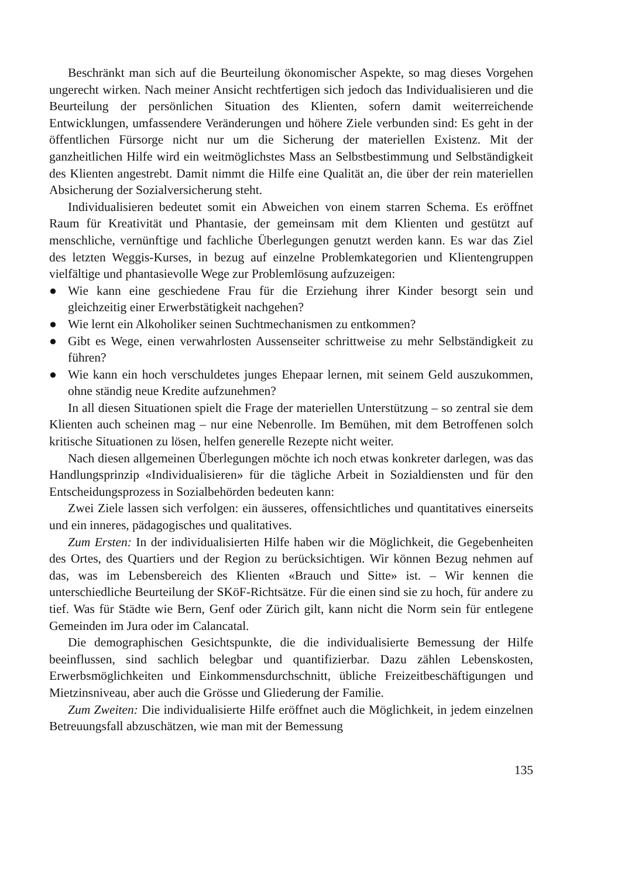Beschränkt man sich auf die Beurteilung ökonomischer Aspekte, so mag dieses Vorgehen ungerecht wirken. Nach meiner Ansicht rechtfertigen sich jedoch das Individualisieren und die Beurteilung der persönlichen Situation des Klienten, sofern damit weiterreichende Entwicklungen, umfassendere Veränderungen und höhere Ziele verbunden sind: Es geht in der öffentlichen Fürsorge nicht nur um die Sicherung der materiellen Existenz. Mit der ganzheitlichen Hilfe wird ein weitmöglichstes Mass an Selbstbestimmung und Selbständigkeit des Klienten angestrebt. Damit nimmt die Hilfe eine Qualität an, die über der rein materiellen Absicherung der Sozialversicherung steht.
Individualisieren bedeutet somit ein Abweichen von einem starren Schema. Es eröffnet Raum für Kreativität und Phantasie, der gemeinsam mit dem Klienten und gestützt auf menschliche, vernünftige und fachliche Überlegungen genutzt werden kann. Es war das Ziel des letzten Weggis-Kurses, in bezug auf einzelne Problemkategorien und Klientengruppen vielfältige und phantasievolle Wege zur Problemlösung aufzuzeigen:
● Wie kann eine geschiedene Frau für die Erziehung ihrer Kinder besorgt sein und gleichzeitig einer Erwerbstätigkeit nachgehen?
● Wie lernt ein Alkoholiker seinen Suchtmechanismen zu entkommen?
● Gibt es Wege, einen verwahrlosten Aussenseiter schrittweise zu mehr Selbständigkeit zu führen?
● Wie kann ein hoch verschuldetes junges Ehepaar lernen, mit seinem Geld auszukommen, ohne ständig neue Kredite aufzunehmen?
In all diesen Situationen spielt die Frage der materiellen Unterstützung – so zentral sie dem Klienten auch scheinen mag – nur eine Nebenrolle. Im Bemühen, mit dem Betroffenen solch kritische Situationen zu lösen, helfen generelle Rezepte nicht weiter.
Nach diesen allgemeinen Überlegungen möchte ich noch etwas konkreter darlegen, was das Handlungsprinzip «Individualisieren» für die tägliche Arbeit in Sozialdiensten und für den Entscheidungsprozess in Sozialbehörden bedeuten kann:
Zwei Ziele lassen sich verfolgen: ein äusseres, offensichtliches und quantitatives einerseits und ein inneres, pädagogisches und qualitatives.
Zum Ersten: In der individualisierten Hilfe haben wir die Möglichkeit, die Gegebenheiten des Ortes, des Quartiers und der Region zu berücksichtigen. Wir können Bezug nehmen auf das, was im Lebensbereich des Klienten «Brauch und Sitte» ist. – Wir kennen die unterschiedliche Beurteilung der SKöF-Richtsätze. Für die einen sind sie zu hoch, für andere zu tief. Was für Städte wie Bern, Genf oder Zürich gilt, kann nicht die Norm sein für entlegene Gemeinden im Jura oder im Calancatal.
Die demographischen Gesichtspunkte, die die individualisierte Bemessung der Hilfe beeinflussen, sind sachlich belegbar und quantifizierbar. Dazu zählen Lebenskosten, Erwerbsmöglichkeiten und Einkommensdurchschnitt, übliche Freizeitbeschäftigungen und Mietzinsniveau, aber auch die Grösse und Gliederung der Familie.
Zum Zweiten: Die individualisierte Hilfe eröffnet auch die Möglichkeit, in jedem einzelnen Betreuungsfall abzuschätzen, wie man mit der Bemessung
135